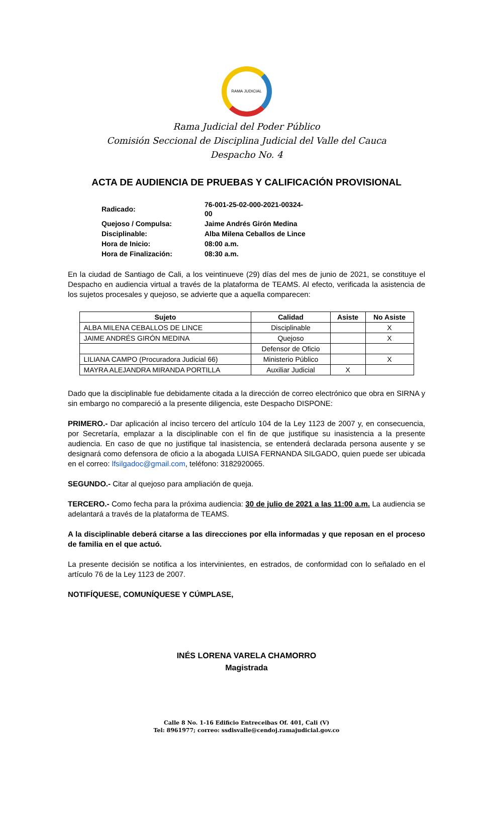RAMA JUDICIAL
Rama Judicial del Poder Público
Comisión Seccional de Disciplina Judicial del Valle del Cauca
Despacho No. 4
ACTA DE AUDIENCIA DE PRUEBAS Y CALIFICACIÓN PROVISIONAL
| Radicado: | 76-001-25-02-000-2021-00324-00 |
| Quejoso / Compulsa: | Jaime Andrés Girón Medina |
| Disciplinable: | Alba Milena Ceballos de Lince |
| Hora de Inicio: | 08:00 a.m. |
| Hora de Finalización: | 08:30 a.m. |
En la ciudad de Santiago de Cali, a los veintinueve (29) días del mes de junio de 2021, se constituye el Despacho en audiencia virtual a través de la plataforma de TEAMS. Al efecto, verificada la asistencia de los sujetos procesales y quejoso, se advierte que a aquella comparecen:
| Sujeto | Calidad | Asiste | No Asiste |
| --- | --- | --- | --- |
| ALBA MILENA CEBALLOS DE LINCE | Disciplinable | | X |
| JAIME ANDRÉS GIRÓN MEDINA | Quejoso | | X |
| | Defensor de Oficio | | |
| LILIANA CAMPO (Procuradora Judicial 66) | Ministerio Público | | X |
| MAYRA ALEJANDRA MIRANDA PORTILLA | Auxiliar Judicial | X | |
Dado que la disciplinable fue debidamente citada a la dirección de correo electrónico que obra en SIRNA y sin embargo no compareció a la presente diligencia, este Despacho DISPONE:
PRIMERO.- Dar aplicación al inciso tercero del artículo 104 de la Ley 1123 de 2007 y, en consecuencia, por Secretaría, emplazar a la disciplinable con el fin de que justifique su inasistencia a la presente audiencia. En caso de que no justifique tal inasistencia, se entenderá declarada persona ausente y se designará como defensora de oficio a la abogada LUISA FERNANDA SILGADO, quien puede ser ubicada en el correo: lfsilgadoc@gmail.com, teléfono: 3182920065.
SEGUNDO.- Citar al quejoso para ampliación de queja.
TERCERO.- Como fecha para la próxima audiencia: 30 de julio de 2021 a las 11:00 a.m. La audiencia se adelantará a través de la plataforma de TEAMS.
A la disciplinable deberá citarse a las direcciones por ella informadas y que reposan en el proceso de familia en el que actuó.
La presente decisión se notifica a los intervinientes, en estrados, de conformidad con lo señalado en el artículo 76 de la Ley 1123 de 2007.
NOTIFÍQUESE, COMUNÍQUESE Y CÚMPLASE,
INÉS LORENA VARELA CHAMORRO
Magistrada
Calle 8 No. 1-16 Edificio Entreceibas Of. 401, Cali (V)
Tel: 8961977; correo: ssdisvalle@cendoj.ramajudicial.gov.co